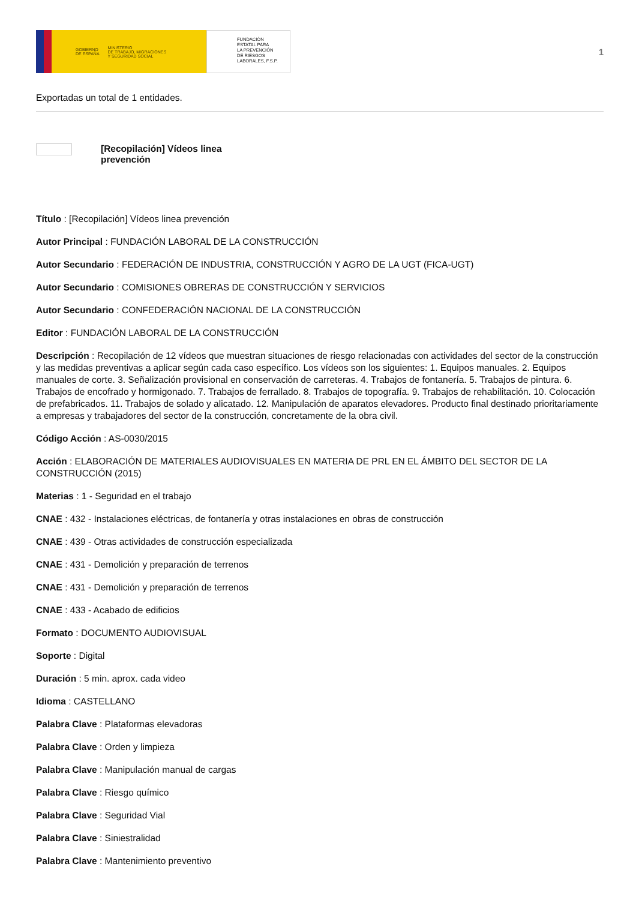GOBIERNO
DE ESPAÑA MINISTERIO
DE TRABAJO, MIGRACIONES
Y SEGURIDAD SOCIAL
FUNDACIÓN
ESTATAL PARA
LA PREVENCIÓN
DE RIESGOS
LABORALES, F.S.P.
1
Exportadas un total de 1 entidades.
[Recopilación] Vídeos linea prevención
Título : [Recopilación] Vídeos linea prevención
Autor Principal : FUNDACIÓN LABORAL DE LA CONSTRUCCIÓN
Autor Secundario : FEDERACIÓN DE INDUSTRIA, CONSTRUCCIÓN Y AGRO DE LA UGT (FICA-UGT)
Autor Secundario : COMISIONES OBRERAS DE CONSTRUCCIÓN Y SERVICIOS
Autor Secundario : CONFEDERACIÓN NACIONAL DE LA CONSTRUCCIÓN
Editor : FUNDACIÓN LABORAL DE LA CONSTRUCCIÓN
Descripción : Recopilación de 12 vídeos que muestran situaciones de riesgo relacionadas con actividades del sector de la construcción y las medidas preventivas a aplicar según cada caso específico. Los vídeos son los siguientes: 1. Equipos manuales. 2. Equipos manuales de corte. 3. Señalización provisional en conservación de carreteras. 4. Trabajos de fontanería. 5. Trabajos de pintura. 6. Trabajos de encofrado y hormigonado. 7. Trabajos de ferrallado. 8. Trabajos de topografía. 9. Trabajos de rehabilitación. 10. Colocación de prefabricados. 11. Trabajos de solado y alicatado. 12. Manipulación de aparatos elevadores. Producto final destinado prioritariamente a empresas y trabajadores del sector de la construcción, concretamente de la obra civil.
Código Acción : AS-0030/2015
Acción : ELABORACIÓN DE MATERIALES AUDIOVISUALES EN MATERIA DE PRL EN EL ÁMBITO DEL SECTOR DE LA CONSTRUCCIÓN (2015)
Materias : 1 - Seguridad en el trabajo
CNAE : 432 - Instalaciones eléctricas, de fontanería y otras instalaciones en obras de construcción
CNAE : 439 - Otras actividades de construcción especializada
CNAE : 431 - Demolición y preparación de terrenos
CNAE : 431 - Demolición y preparación de terrenos
CNAE : 433 - Acabado de edificios
Formato : DOCUMENTO AUDIOVISUAL
Soporte : Digital
Duración : 5 min. aprox. cada video
Idioma : CASTELLANO
Palabra Clave : Plataformas elevadoras
Palabra Clave : Orden y limpieza
Palabra Clave : Manipulación manual de cargas
Palabra Clave : Riesgo químico
Palabra Clave : Seguridad Vial
Palabra Clave : Siniestralidad
Palabra Clave : Mantenimiento preventivo